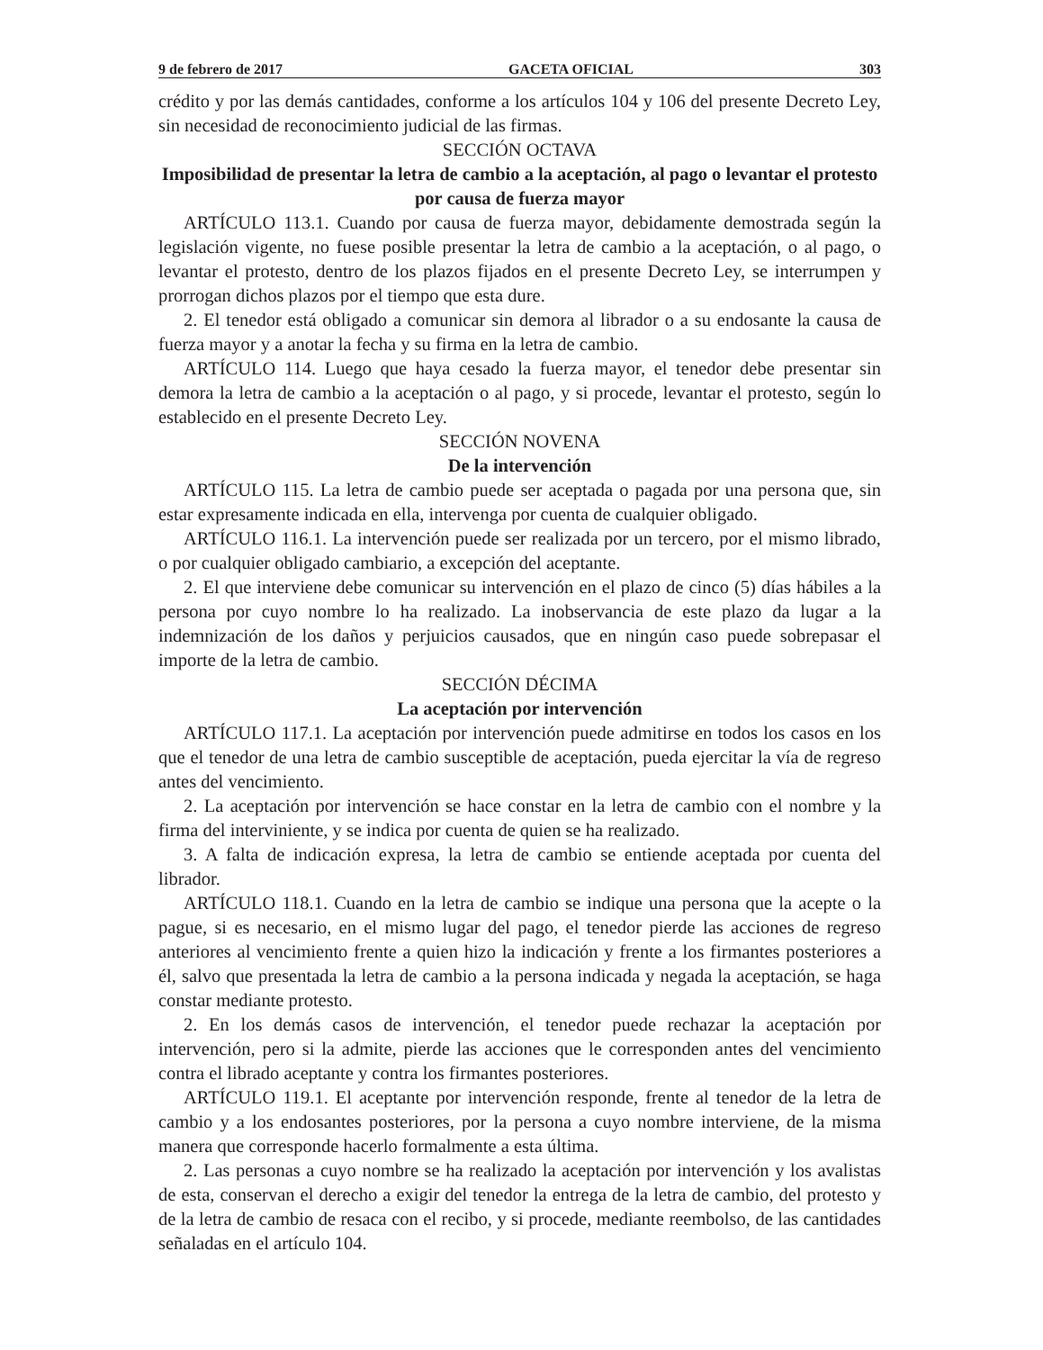9 de febrero de 2017 GACETA OFICIAL 303
crédito y por las demás cantidades, conforme a los artículos 104 y 106 del presente Decreto Ley, sin necesidad de reconocimiento judicial de las firmas.
SECCIÓN OCTAVA
Imposibilidad de presentar la letra de cambio a la aceptación, al pago o levantar el protesto por causa de fuerza mayor
ARTÍCULO 113.1. Cuando por causa de fuerza mayor, debidamente demostrada según la legislación vigente, no fuese posible presentar la letra de cambio a la aceptación, o al pago, o levantar el protesto, dentro de los plazos fijados en el presente Decreto Ley, se interrumpen y prorrogan dichos plazos por el tiempo que esta dure.
2. El tenedor está obligado a comunicar sin demora al librador o a su endosante la causa de fuerza mayor y a anotar la fecha y su firma en la letra de cambio.
ARTÍCULO 114. Luego que haya cesado la fuerza mayor, el tenedor debe presentar sin demora la letra de cambio a la aceptación o al pago, y si procede, levantar el protesto, según lo establecido en el presente Decreto Ley.
SECCIÓN NOVENA
De la intervención
ARTÍCULO 115. La letra de cambio puede ser aceptada o pagada por una persona que, sin estar expresamente indicada en ella, intervenga por cuenta de cualquier obligado.
ARTÍCULO 116.1. La intervención puede ser realizada por un tercero, por el mismo librado, o por cualquier obligado cambiario, a excepción del aceptante.
2. El que interviene debe comunicar su intervención en el plazo de cinco (5) días hábiles a la persona por cuyo nombre lo ha realizado. La inobservancia de este plazo da lugar a la indemnización de los daños y perjuicios causados, que en ningún caso puede sobrepasar el importe de la letra de cambio.
SECCIÓN DÉCIMA
La aceptación por intervención
ARTÍCULO 117.1. La aceptación por intervención puede admitirse en todos los casos en los que el tenedor de una letra de cambio susceptible de aceptación, pueda ejercitar la vía de regreso antes del vencimiento.
2. La aceptación por intervención se hace constar en la letra de cambio con el nombre y la firma del interviniente, y se indica por cuenta de quien se ha realizado.
3. A falta de indicación expresa, la letra de cambio se entiende aceptada por cuenta del librador.
ARTÍCULO 118.1. Cuando en la letra de cambio se indique una persona que la acepte o la pague, si es necesario, en el mismo lugar del pago, el tenedor pierde las acciones de regreso anteriores al vencimiento frente a quien hizo la indicación y frente a los firmantes posteriores a él, salvo que presentada la letra de cambio a la persona indicada y negada la aceptación, se haga constar mediante protesto.
2. En los demás casos de intervención, el tenedor puede rechazar la aceptación por intervención, pero si la admite, pierde las acciones que le corresponden antes del vencimiento contra el librado aceptante y contra los firmantes posteriores.
ARTÍCULO 119.1. El aceptante por intervención responde, frente al tenedor de la letra de cambio y a los endosantes posteriores, por la persona a cuyo nombre interviene, de la misma manera que corresponde hacerlo formalmente a esta última.
2. Las personas a cuyo nombre se ha realizado la aceptación por intervención y los avalistas de esta, conservan el derecho a exigir del tenedor la entrega de la letra de cambio, del protesto y de la letra de cambio de resaca con el recibo, y si procede, mediante reembolso, de las cantidades señaladas en el artículo 104.